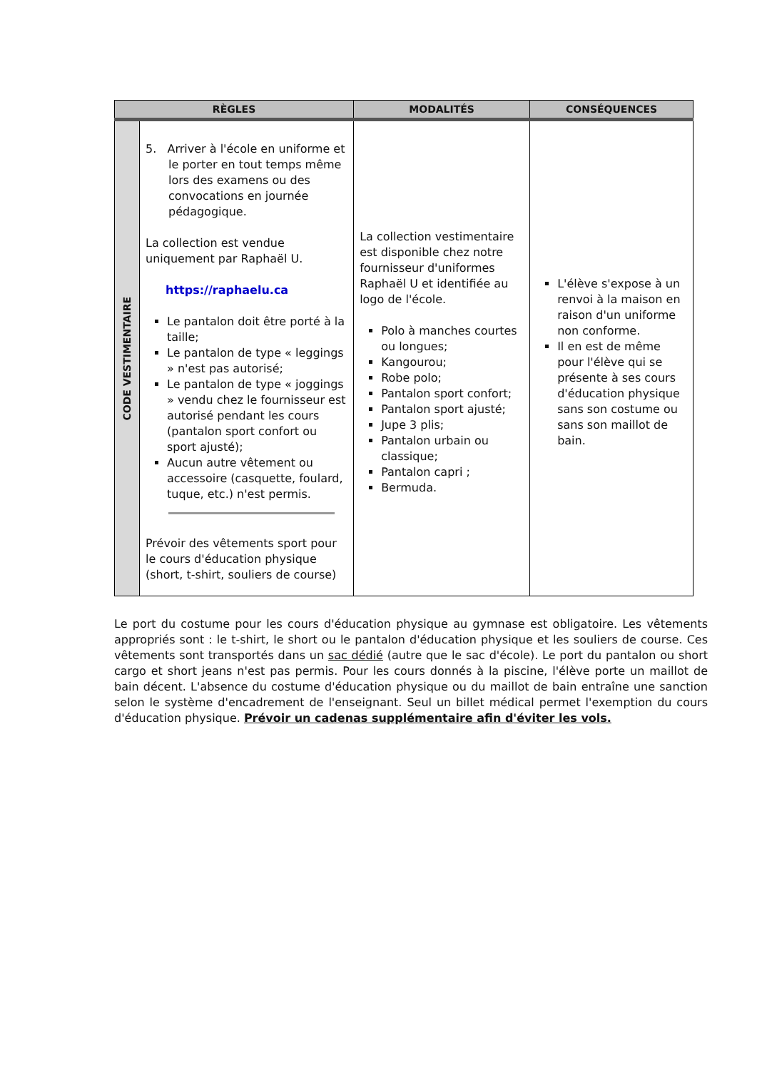| RÈGLES | | MODALITÉS | CONSÉQUENCES |
| --- | --- | --- | --- |
| CODE VESTIMENTAIRE | 5. Arriver à l'école en uniforme et le porter en tout temps même lors des examens ou des convocations en journée pédagogique. La collection est vendue uniquement par Raphaël U. https://raphaelu.ca Le pantalon doit être porté à la taille; Le pantalon de type « leggings » n'est pas autorisé; Le pantalon de type « joggings » vendu chez le fournisseur est autorisé pendant les cours (pantalon sport confort ou sport ajusté); Aucun autre vêtement ou accessoire (casquette, foulard, tuque, etc.) n'est permis. Prévoir des vêtements sport pour le cours d'éducation physique (short, t-shirt, souliers de course) | La collection vestimentaire est disponible chez notre fournisseur d'uniformes Raphaël U et identifiée au logo de l'école. Polo à manches courtes ou longues; Kangourou; Robe polo; Pantalon sport confort; Pantalon sport ajusté; Jupe 3 plis; Pantalon urbain ou classique; Pantalon capri ; Bermuda. | L'élève s'expose à un renvoi à la maison en raison d'un uniforme non conforme. Il en est de même pour l'élève qui se présente à ses cours d'éducation physique sans son costume ou sans son maillot de bain. |
Le port du costume pour les cours d'éducation physique au gymnase est obligatoire. Les vêtements appropriés sont : le t-shirt, le short ou le pantalon d'éducation physique et les souliers de course. Ces vêtements sont transportés dans un sac dédié (autre que le sac d'école). Le port du pantalon ou short cargo et short jeans n'est pas permis. Pour les cours donnés à la piscine, l'élève porte un maillot de bain décent. L'absence du costume d'éducation physique ou du maillot de bain entraîne une sanction selon le système d'encadrement de l'enseignant. Seul un billet médical permet l'exemption du cours d'éducation physique. Prévoir un cadenas supplémentaire afin d'éviter les vols.